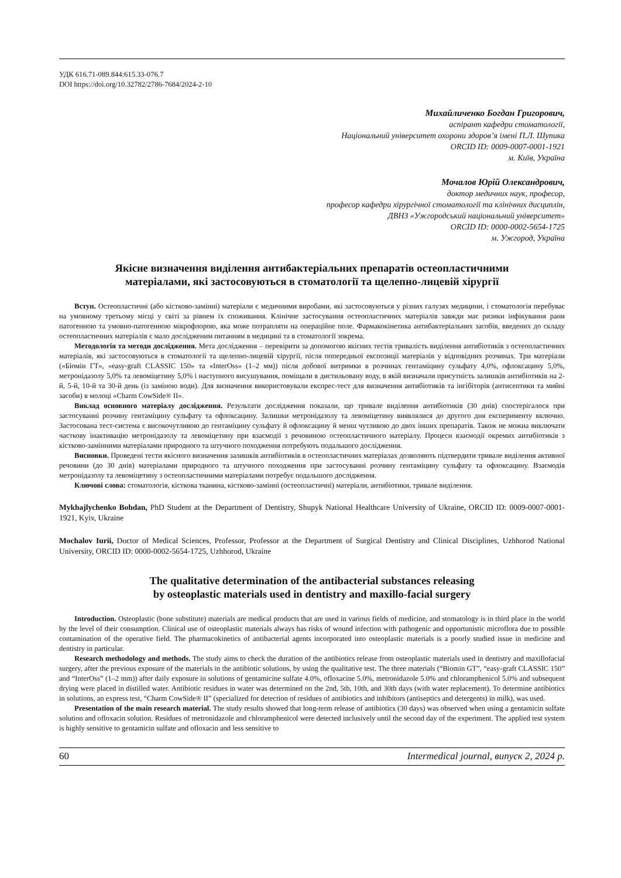УДК 616.71-089.844:615.33-076.7
DOI https://doi.org/10.32782/2786-7684/2024-2-10
Михайличенко Богдан Григорович,
аспірант кафедри стоматології,
Національний університет охорони здоров’я імені П.Л. Шупика
ORCID ID: 0009-0007-0001-1921
м. Київ, Україна
Мочалов Юрій Олександрович,
доктор медичних наук, професор,
професор кафедри хірургічної стоматології та клінічних дисциплін,
ДВНЗ «Ужгородський національний університет»
ORCID ID: 0000-0002-5654-1725
м. Ужгород, Україна
Якісне визначення виділення антибактеріальних препаратів остеопластичними
матеріалами, які застосовуються в стоматології та щелепно-лицевій хірургії
Вступ. Остеопластичні (або кістково-замінні) матеріали є медичними виробами, які застосовуються у різних галузях медицини, і стоматологія перебуває на умовному третьому місці у світі за рівнем їх споживання. Клінічне застосування остеопластичних матеріалів завжди має ризики інфікування рани патогенною та умовно-патогенною мікрофлорою, яка може потрапляти на операційне поле. Фармакокінетика антибактеріальних засобів, введених до складу остеопластичних матеріалів є мало дослідженим питанням в медицині та в стоматології зокрема.
Методологія та методи дослідження. Мета дослідження – перевірити за допомогою якісних тестів тривалість виділення антибіотиків з остеопластичних матеріалів, які застосовуються в стоматології та щелепно-лицевій хірургії, після попередньої експозиції матеріалів у відповідних розчинах. Три матеріали («Біомін ГТ», «easy-graft CLASSIC 150» та «InterOss» (1–2 мм)) після добової витримки в розчинах гентаміцину сульфату 4,0%, офлоксацину 5,0%, метронідазолу 5,0% та левоміцетину 5,0% і наступного висушування, поміщали в дистильовану воду, в якій визначали присутність залишків антибіотиків на 2-й, 5-й, 10-й та 30-й день (із заміною води). Для визначення використовували експрес-тест для визначення антибіотиків та інгібіторів (антисептики та мийні засоби) в молоці «Charm CowSide® II».
Виклад основного матеріалу дослідження. Результати дослідження показали, що тривале виділення антибіотиків (30 днів) спостерігалося при застосуванні розчину гентаміцину сульфату та офлоксацину. Залишки метронідазолу та левоміцетину виявлялися до другого дня експерименту включно. Застосована тест-система є високочутливою до гентаміцину сульфату й офлоксацину й менш чутливою до двох інших препаратів. Також не можна виключати часткову інактивацію метронідазолу та левоміцетину при взаємодії з речовиною остеопластичного матеріалу. Процеси взаємодії окремих антибіотиків з кістково-замінними матеріалами природного та штучного походження потребують подальшого дослідження.
Висновки. Проведені тести якісного визначення залишків антибіотиків в остеопластичних матеріалах дозволяють підтвердити тривале виділення активної речовини (до 30 днів) матеріалами природного та штучного походження при застосуванні розчину гентаміцину сульфату та офлоксацину. Взаємодія метронідазолу та левоміцетину з остеопластичними матеріалами потребує подальшого дослідження.
Ключові слова: стоматологія, кісткова тканина, кістково-замінні (остеопластичні) матеріали, антибіотики, тривале виділення.
Mykhajlychenko Bohdan, PhD Student at the Department of Dentistry, Shupyk National Healthcare University of Ukraine, ORCID ID: 0009-0007-0001-1921, Kyiv, Ukraine
Mochalov Iurii, Doctor of Medical Sciences, Professor, Professor at the Department of Surgical Dentistry and Clinical Disciplines, Uzhhorod National University, ORCID ID: 0000-0002-5654-1725, Uzhhorod, Ukraine
The qualitative determination of the antibacterial substances releasing
by osteoplastic materials used in dentistry and maxillo-facial surgery
Introduction. Osteoplastic (bone substitute) materials are medical products that are used in various fields of medicine, and stomatology is in third place in the world by the level of their consumption. Clinical use of osteoplastic materials always has risks of wound infection with pathogenic and opportunistic microflora due to possible contamination of the operative field. The pharmacokinetics of antibacterial agents incorporated into osteoplastic materials is a poorly studied issue in medicine and dentistry in particular.
Research methodology and methods. The study aims to check the duration of the antibiotics release from osteoplastic materials used in dentistry and maxillofacial surgery, after the previous exposure of the materials in the antibiotic solutions, by using the qualitative test. The three materials (“Biomin GT”, “easy-graft CLASSIC 150” and “InterOss” (1–2 mm)) after daily exposure in solutions of gentamicine sulfate 4.0%, ofloxacine 5.0%, metronidazole 5.0% and chloramphenicol 5.0% and subsequent drying were placed in distilled water. Antibiotic residues in water was determined on the 2nd, 5th, 10th, and 30th days (with water replacement). To determine antibiotics in solutions, an express test, “Charm CowSide® II” (specialized for detection of residues of antibiotics and inhibitors (antiseptics and detergents) in milk), was used.
Presentation of the main research material. The study results showed that long-term release of antibiotics (30 days) was observed when using a gentamicin sulfate solution and ofloxacin solution. Residues of metronidazole and chloramphenicol were detected inclusively until the second day of the experiment. The applied test system is highly sensitive to gentamicin sulfate and ofloxacin and less sensitive to
60 Intermedical journal, випуск 2, 2024 р.